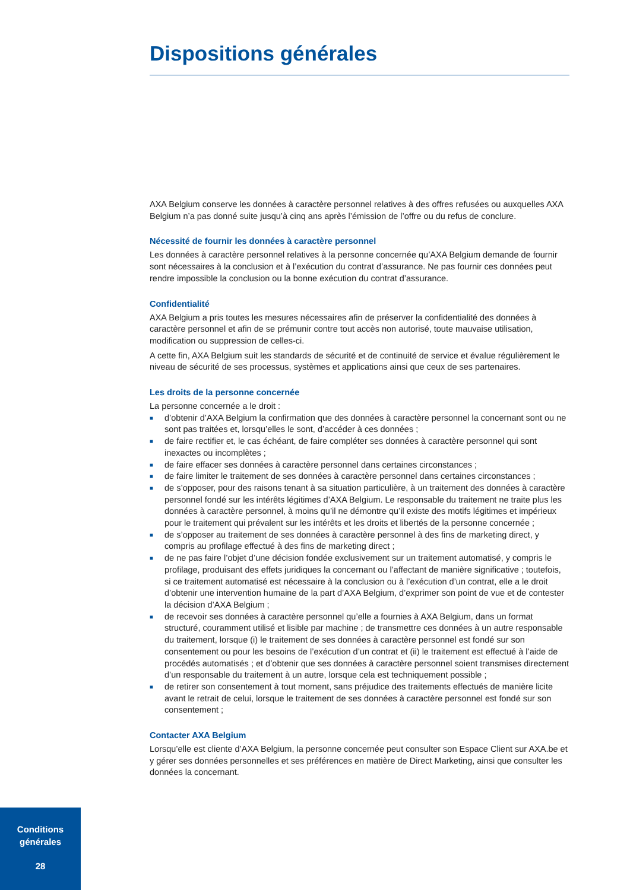Dispositions générales
AXA Belgium conserve les données à caractère personnel relatives à des offres refusées ou auxquelles AXA Belgium n’a pas donné suite jusqu’à cinq ans après l’émission de l’offre ou du refus de conclure.
Nécessité de fournir les données à caractère personnel
Les données à caractère personnel relatives à la personne concernée qu’AXA Belgium demande de fournir sont nécessaires à la conclusion et à l’exécution du contrat d’assurance. Ne pas fournir ces données peut rendre impossible la conclusion ou la bonne exécution du contrat d’assurance.
Confidentialité
AXA Belgium a pris toutes les mesures nécessaires afin de préserver la confidentialité des données à caractère personnel et afin de se prémunir contre tout accès non autorisé, toute mauvaise utilisation, modification ou suppression de celles-ci.
A cette fin, AXA Belgium suit les standards de sécurité et de continuité de service et évalue régulièrement le niveau de sécurité de ses processus, systèmes et applications ainsi que ceux de ses partenaires.
Les droits de la personne concernée
La personne concernée a le droit :
■ d’obtenir d’AXA Belgium la confirmation que des données à caractère personnel la concernant sont ou ne sont pas traitées et, lorsqu’elles le sont, d’accéder à ces données ;
■ de faire rectifier et, le cas échéant, de faire compléter ses données à caractère personnel qui sont inexactes ou incomplètes ;
■ de faire effacer ses données à caractère personnel dans certaines circonstances ;
■ de faire limiter le traitement de ses données à caractère personnel dans certaines circonstances ;
■ de s’opposer, pour des raisons tenant à sa situation particulière, à un traitement des données à caractère personnel fondé sur les intérêts légitimes d’AXA Belgium. Le responsable du traitement ne traite plus les données à caractère personnel, à moins qu’il ne démontre qu’il existe des motifs légitimes et impérieux pour le traitement qui prévalent sur les intérêts et les droits et libertés de la personne concernée ;
■ de s’opposer au traitement de ses données à caractère personnel à des fins de marketing direct, y compris au profilage effectué à des fins de marketing direct ;
■ de ne pas faire l’objet d’une décision fondée exclusivement sur un traitement automatisé, y compris le profilage, produisant des effets juridiques la concernant ou l’affectant de manière significative ; toutefois, si ce traitement automatisé est nécessaire à la conclusion ou à l’exécution d’un contrat, elle a le droit d’obtenir une intervention humaine de la part d’AXA Belgium, d’exprimer son point de vue et de contester la décision d’AXA Belgium ;
■ de recevoir ses données à caractère personnel qu’elle a fournies à AXA Belgium, dans un format structuré, couramment utilisé et lisible par machine ; de transmettre ces données à un autre responsable du traitement, lorsque (i) le traitement de ses données à caractère personnel est fondé sur son consentement ou pour les besoins de l’exécution d’un contrat et (ii) le traitement est effectué à l’aide de procédés automatisés ; et d’obtenir que ses données à caractère personnel soient transmises directement d’un responsable du traitement à un autre, lorsque cela est techniquement possible ;
■ de retirer son consentement à tout moment, sans préjudice des traitements effectués de manière licite avant le retrait de celui, lorsque le traitement de ses données à caractère personnel est fondé sur son consentement ;
Contacter AXA Belgium
Lorsqu’elle est cliente d’AXA Belgium, la personne concernée peut consulter son Espace Client sur AXA.be et y gérer ses données personnelles et ses préférences en matière de Direct Marketing, ainsi que consulter les données la concernant.
Conditions
générales
28